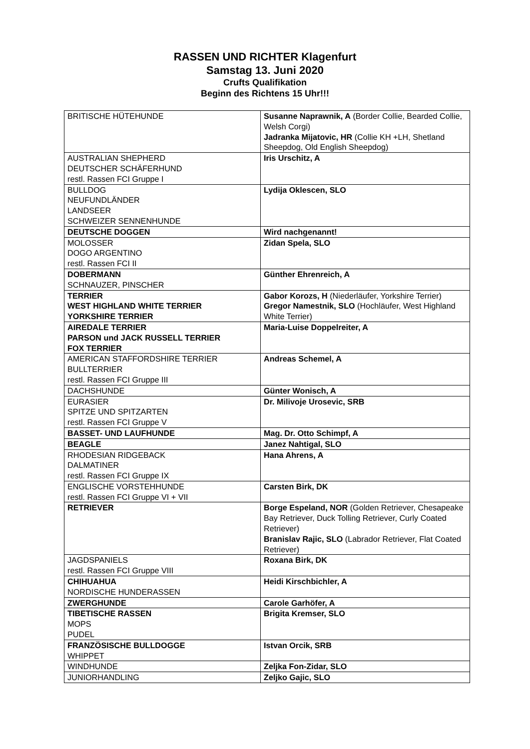RASSEN UND RICHTER Klagenfurt
Samstag 13. Juni 2020
Crufts Qualifikation
Beginn des Richtens 15 Uhr!!!
| BRITISCHE HÜTEHUNDE | Susanne Naprawnik, A (Border Collie, Bearded Collie, Welsh Corgi) Jadranka Mijatovic, HR (Collie KH +LH, Shetland Sheepdog, Old English Sheepdog) |
| AUSTRALIAN SHEPHERD DEUTSCHER SCHÄFERHUND restl. Rassen FCI Gruppe I | Iris Urschitz, A |
| BULLDOG NEUFUNDLÄNDER LANDSEER SCHWEIZER SENNENHUNDE | Lydija Oklescen, SLO |
| DEUTSCHE DOGGEN | Wird nachgenannt! |
| MOLOSSER DOGO ARGENTINO restl. Rassen FCI II | Zidan Spela, SLO |
| DOBERMANN SCHNAUZER, PINSCHER | Günther Ehrenreich, A |
| TERRIER WEST HIGHLAND WHITE TERRIER YORKSHIRE TERRIER | Gabor Korozs, H (Niederläufer, Yorkshire Terrier) Gregor Namestnik, SLO (Hochläufer, West Highland White Terrier) |
| AIREDALE TERRIER PARSON und JACK RUSSELL TERRIER FOX TERRIER | Maria-Luise Doppelreiter, A |
| AMERICAN STAFFORDSHIRE TERRIER BULLTERRIER restl. Rassen FCI Gruppe III | Andreas Schemel, A |
| DACHSHUNDE | Günter Wonisch, A |
| EURASIER SPITZE UND SPITZARTEN restl. Rassen FCI Gruppe V | Dr. Milivoje Urosevic, SRB |
| BASSET- UND LAUFHUNDE | Mag. Dr. Otto Schimpf, A |
| BEAGLE | Janez Nahtigal, SLO |
| RHODESIAN RIDGEBACK DALMATINER restl. Rassen FCI Gruppe IX | Hana Ahrens, A |
| ENGLISCHE VORSTEHHUNDE restl. Rassen FCI Gruppe VI + VII | Carsten Birk, DK |
| RETRIEVER | Borge Espeland, NOR (Golden Retriever, Chesapeake Bay Retriever, Duck Tolling Retriever, Curly Coated Retriever) Branislav Rajic, SLO (Labrador Retriever, Flat Coated Retriever) |
| JAGDSPANIELS restl. Rassen FCI Gruppe VIII | Roxana Birk, DK |
| CHIHUAHUA NORDISCHE HUNDERASSEN | Heidi Kirschbichler, A |
| ZWERGHUNDE | Carole Garhöfer, A |
| TIBETISCHE RASSEN MOPS PUDEL | Brigita Kremser, SLO |
| FRANZÖSISCHE BULLDOGGE WHIPPET | Istvan Orcik, SRB |
| WINDHUNDE | Zeljka Fon-Zidar, SLO |
| JUNIORHANDLING | Zeljko Gajic, SLO |